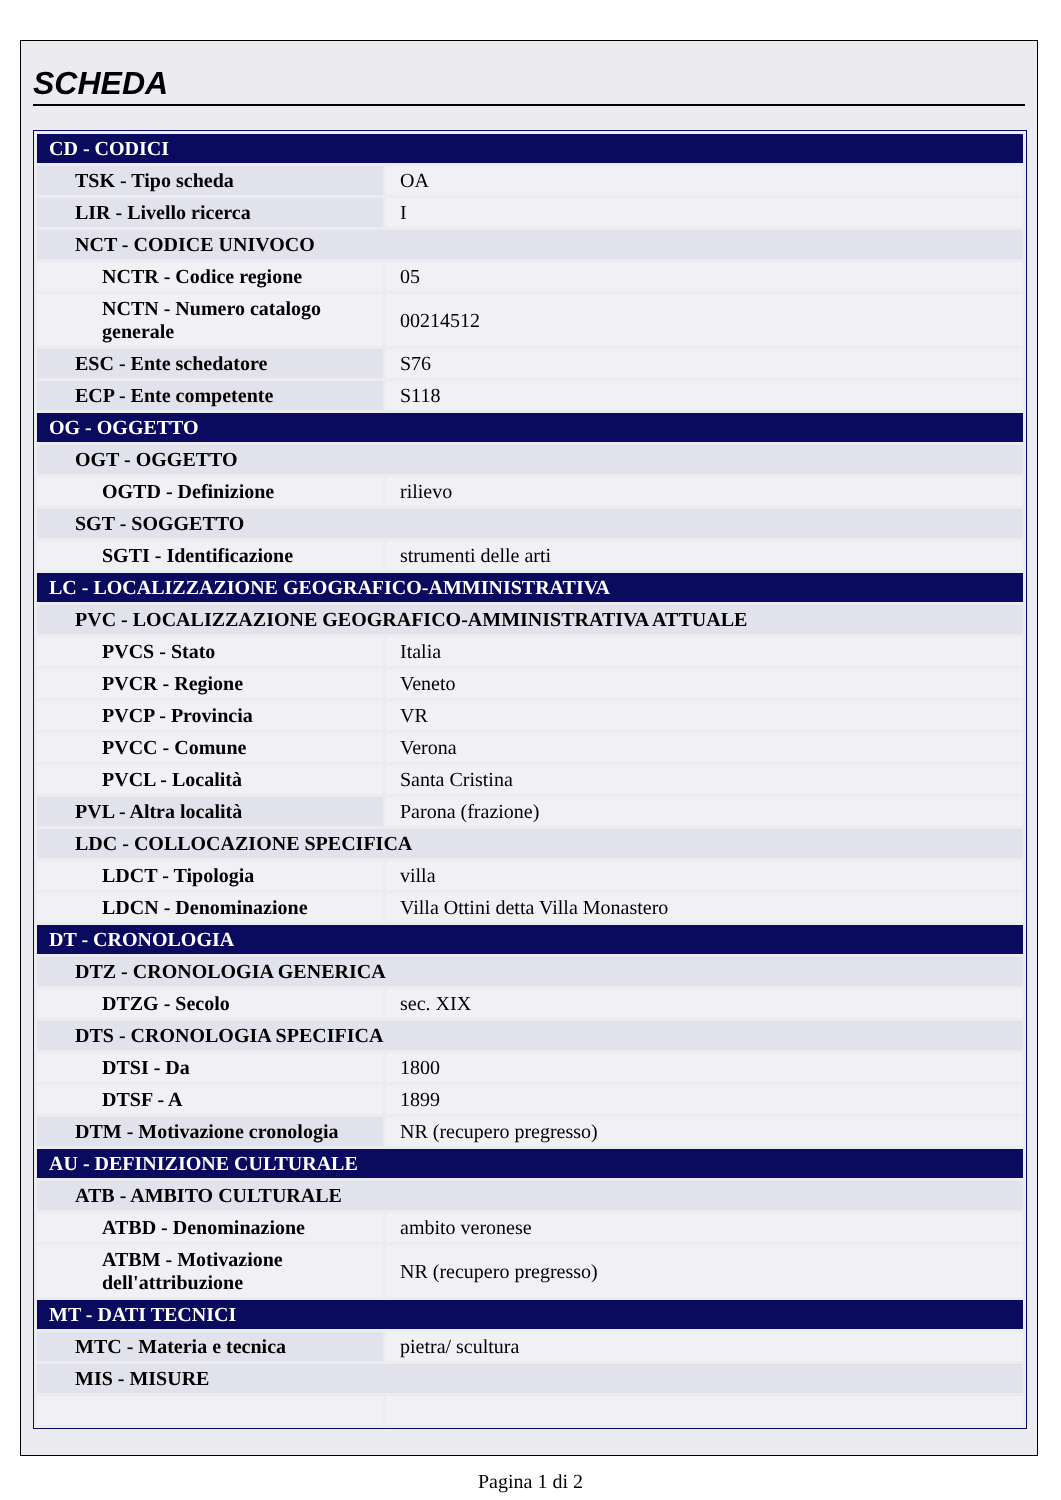SCHEDA
| CD - CODICI | |
| TSK - Tipo scheda | OA |
| LIR - Livello ricerca | I |
| NCT - CODICE UNIVOCO | |
| NCTR - Codice regione | 05 |
| NCTN - Numero catalogo generale | 00214512 |
| ESC - Ente schedatore | S76 |
| ECP - Ente competente | S118 |
| OG - OGGETTO | |
| OGT - OGGETTO | |
| OGTD - Definizione | rilievo |
| SGT - SOGGETTO | |
| SGTI - Identificazione | strumenti delle arti |
| LC - LOCALIZZAZIONE GEOGRAFICO-AMMINISTRATIVA | |
| PVC - LOCALIZZAZIONE GEOGRAFICO-AMMINISTRATIVA ATTUALE | |
| PVCS - Stato | Italia |
| PVCR - Regione | Veneto |
| PVCP - Provincia | VR |
| PVCC - Comune | Verona |
| PVCL - Località | Santa Cristina |
| PVL - Altra località | Parona (frazione) |
| LDC - COLLOCAZIONE SPECIFICA | |
| LDCT - Tipologia | villa |
| LDCN - Denominazione | Villa Ottini detta Villa Monastero |
| DT - CRONOLOGIA | |
| DTZ - CRONOLOGIA GENERICA | |
| DTZG - Secolo | sec. XIX |
| DTS - CRONOLOGIA SPECIFICA | |
| DTSI - Da | 1800 |
| DTSF - A | 1899 |
| DTM - Motivazione cronologia | NR (recupero pregresso) |
| AU - DEFINIZIONE CULTURALE | |
| ATB - AMBITO CULTURALE | |
| ATBD - Denominazione | ambito veronese |
| ATBM - Motivazione dell'attribuzione | NR (recupero pregresso) |
| MT - DATI TECNICI | |
| MTC - Materia e tecnica | pietra/ scultura |
| MIS - MISURE | |
Pagina 1 di 2